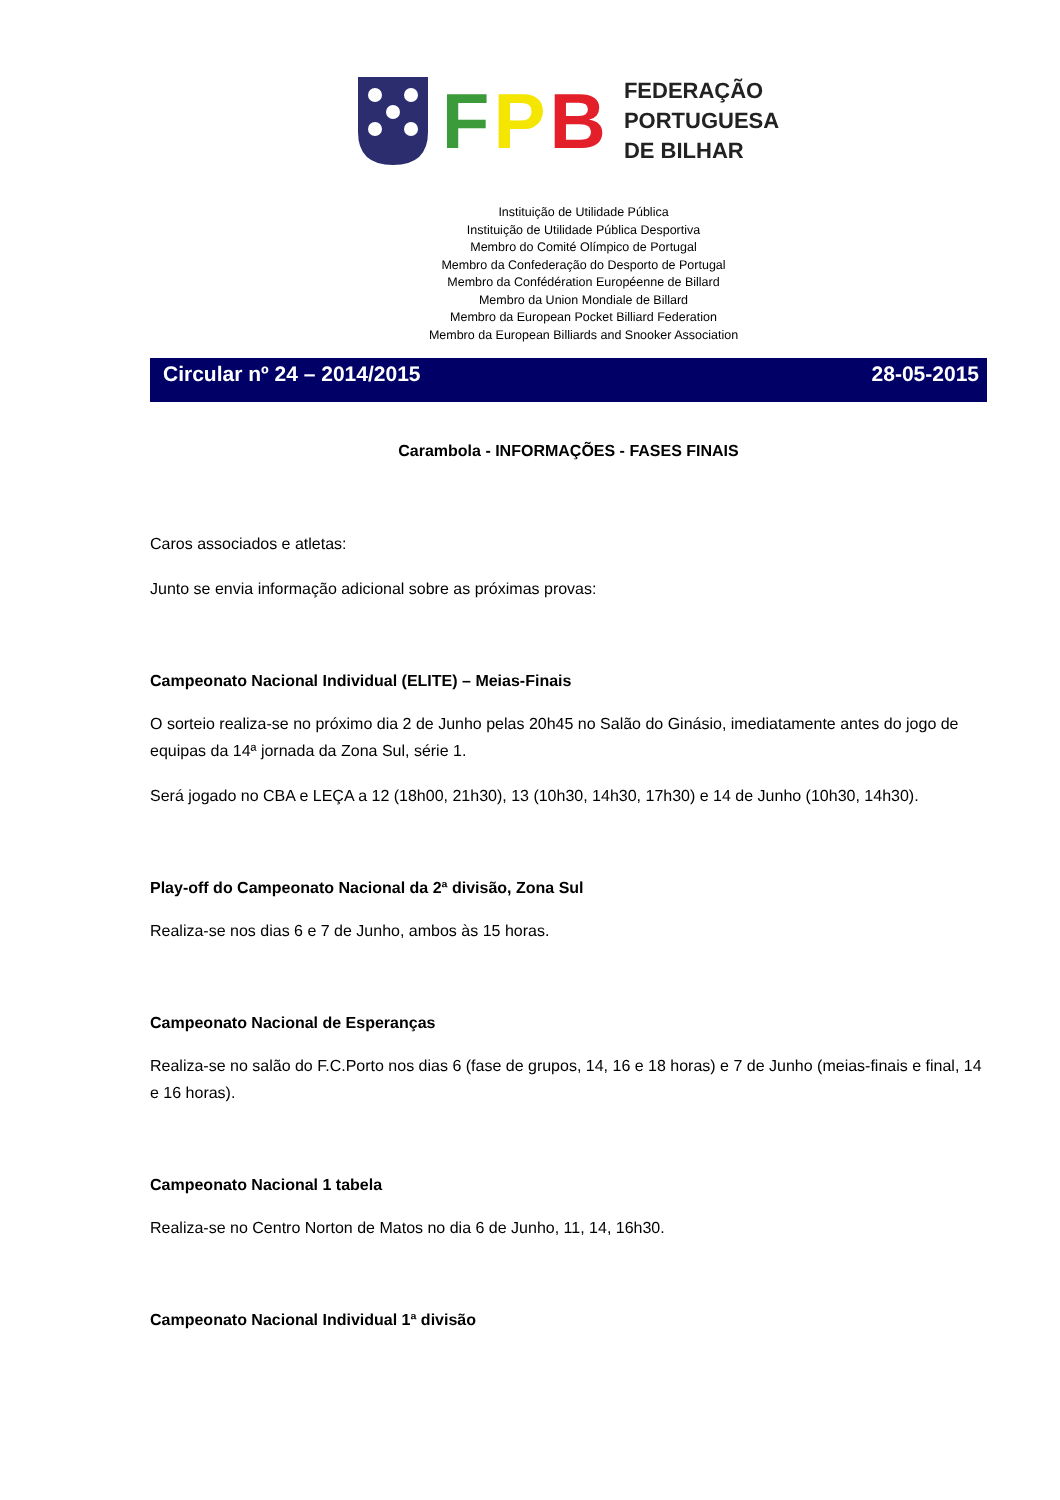FPB
FEDERAÇÃO
PORTUGUESA
DE BILHAR
Instituição de Utilidade Pública
Instituição de Utilidade Pública Desportiva
Membro do Comité Olímpico de Portugal
Membro da Confederação do Desporto de Portugal
Membro da Confédération Européenne de Billard
Membro da Union Mondiale de Billard
Membro da European Pocket Billiard Federation
Membro da European Billiards and Snooker Association
Circular nº 24 – 2014/2015 28-05-2015
Carambola - INFORMAÇÕES - FASES FINAIS
Caros associados e atletas:
Junto se envia informação adicional sobre as próximas provas:
Campeonato Nacional Individual (ELITE) – Meias-Finais
O sorteio realiza-se no próximo dia 2 de Junho pelas 20h45 no Salão do Ginásio, imediatamente antes do jogo de equipas da 14ª jornada da Zona Sul, série 1.
Será jogado no CBA e LEÇA a 12 (18h00, 21h30), 13 (10h30, 14h30, 17h30) e 14 de Junho (10h30, 14h30).
Play-off do Campeonato Nacional da 2ª divisão, Zona Sul
Realiza-se nos dias 6 e 7 de Junho, ambos às 15 horas.
Campeonato Nacional de Esperanças
Realiza-se no salão do F.C.Porto nos dias 6 (fase de grupos, 14, 16 e 18 horas) e 7 de Junho (meias-finais e final, 14 e 16 horas).
Campeonato Nacional 1 tabela
Realiza-se no Centro Norton de Matos no dia 6 de Junho, 11, 14, 16h30.
Campeonato Nacional Individual 1ª divisão